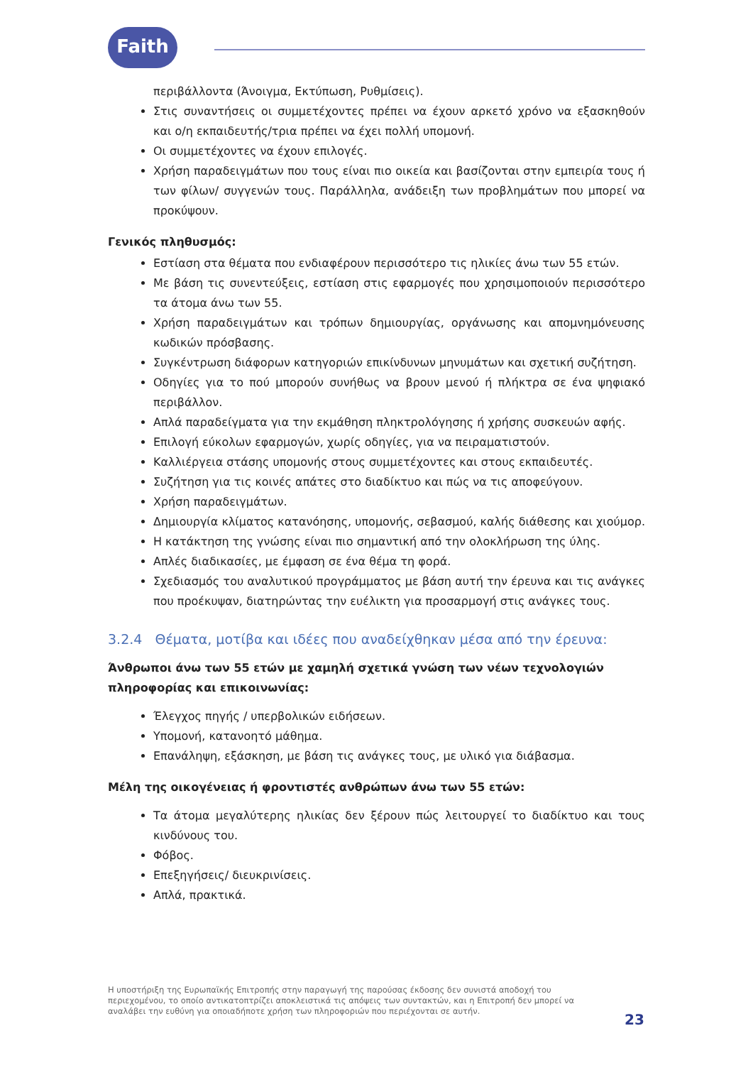Faith
περιβάλλοντα (Άνοιγμα, Εκτύπωση, Ρυθμίσεις).
Στις συναντήσεις οι συμμετέχοντες πρέπει να έχουν αρκετό χρόνο να εξασκηθούν και ο/η εκπαιδευτής/τρια πρέπει να έχει πολλή υπομονή.
Οι συμμετέχοντες να έχουν επιλογές.
Χρήση παραδειγμάτων που τους είναι πιο οικεία και βασίζονται στην εμπειρία τους ή των φίλων/ συγγενών τους. Παράλληλα, ανάδειξη των προβλημάτων που μπορεί να προκύψουν.
Γενικός πληθυσμός:
Εστίαση στα θέματα που ενδιαφέρουν περισσότερο τις ηλικίες άνω των 55 ετών.
Με βάση τις συνεντεύξεις, εστίαση στις εφαρμογές που χρησιμοποιούν περισσότερο τα άτομα άνω των 55.
Χρήση παραδειγμάτων και τρόπων δημιουργίας, οργάνωσης και απομνημόνευσης κωδικών πρόσβασης.
Συγκέντρωση διάφορων κατηγοριών επικίνδυνων μηνυμάτων και σχετική συζήτηση.
Οδηγίες για το πού μπορούν συνήθως να βρουν μενού ή πλήκτρα σε ένα ψηφιακό περιβάλλον.
Απλά παραδείγματα για την εκμάθηση πληκτρολόγησης ή χρήσης συσκευών αφής.
Επιλογή εύκολων εφαρμογών, χωρίς οδηγίες, για να πειραματιστούν.
Καλλιέργεια στάσης υπομονής στους συμμετέχοντες και στους εκπαιδευτές.
Συζήτηση για τις κοινές απάτες στο διαδίκτυο και πώς να τις αποφεύγουν.
Χρήση παραδειγμάτων.
Δημιουργία κλίματος κατανόησης, υπομονής, σεβασμού, καλής διάθεσης και χιούμορ.
Η κατάκτηση της γνώσης είναι πιο σημαντική από την ολοκλήρωση της ύλης.
Απλές διαδικασίες, με έμφαση σε ένα θέμα τη φορά.
Σχεδιασμός του αναλυτικού προγράμματος με βάση αυτή την έρευνα και τις ανάγκες που προέκυψαν, διατηρώντας την ευέλικτη για προσαρμογή στις ανάγκες τους.
3.2.4 Θέματα, μοτίβα και ιδέες που αναδείχθηκαν μέσα από την έρευνα:
Άνθρωποι άνω των 55 ετών με χαμηλή σχετικά γνώση των νέων τεχνολογιών πληροφορίας και επικοινωνίας:
Έλεγχος πηγής / υπερβολικών ειδήσεων.
Υπομονή, κατανοητό μάθημα.
Επανάληψη, εξάσκηση, με βάση τις ανάγκες τους, με υλικό για διάβασμα.
Μέλη της οικογένειας ή φροντιστές ανθρώπων άνω των 55 ετών:
Τα άτομα μεγαλύτερης ηλικίας δεν ξέρουν πώς λειτουργεί το διαδίκτυο και τους κινδύνους του.
Φόβος.
Επεξηγήσεις/ διευκρινίσεις.
Απλά, πρακτικά.
Η υποστήριξη της Ευρωπαϊκής Επιτροπής στην παραγωγή της παρούσας έκδοσης δεν συνιστά αποδοχή του περιεχομένου, το οποίο αντικατοπτρίζει αποκλειστικά τις απόψεις των συντακτών, και η Επιτροπή δεν μπορεί να αναλάβει την ευθύνη για οποιαδήποτε χρήση των πληροφοριών που περιέχονται σε αυτήν.
23